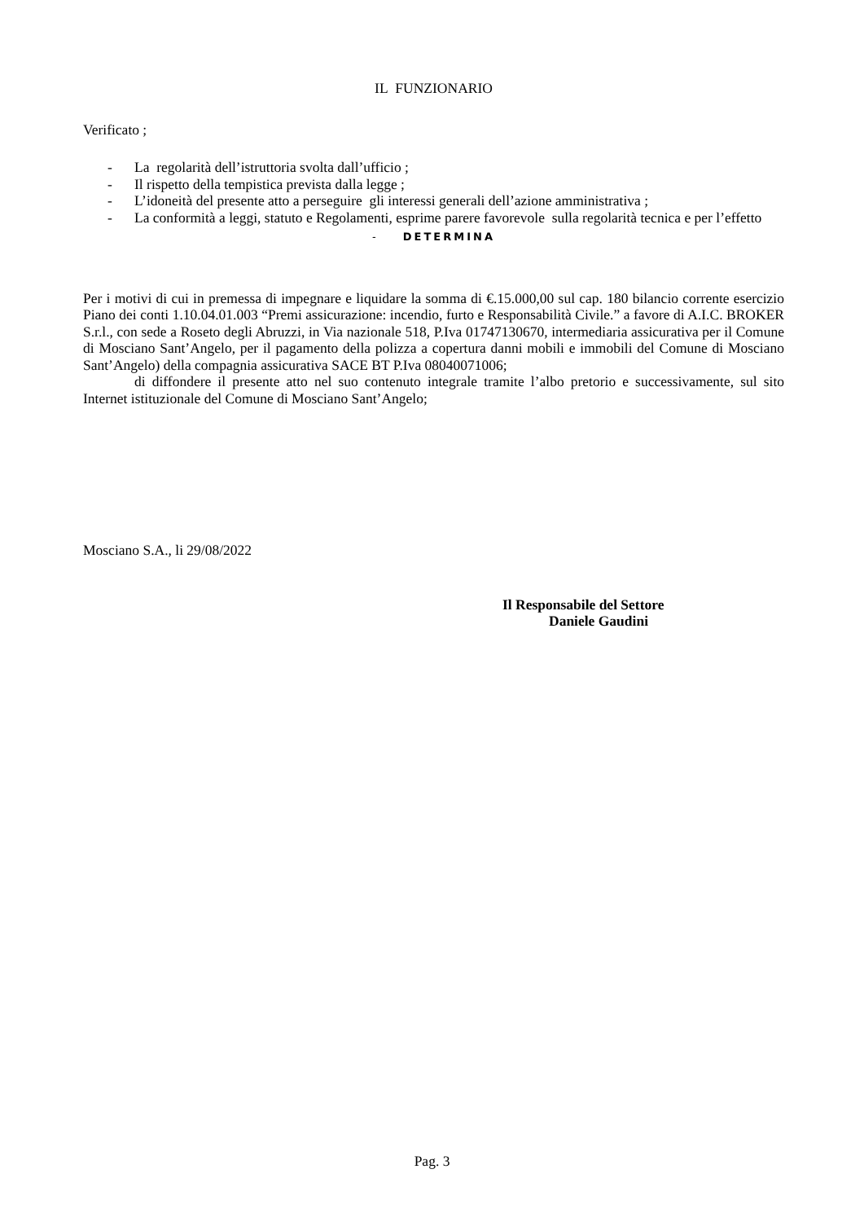IL FUNZIONARIO
Verificato ;
- La regolarità dell’istruttoria svolta dall’ufficio ;
- Il rispetto della tempistica prevista dalla legge ;
- L’idoneità del presente atto a perseguire gli interessi generali dell’azione amministrativa ;
- La conformità a leggi, statuto e Regolamenti, esprime parere favorevole sulla regolarità tecnica e per l’effetto
- DETERMINA
Per i motivi di cui in premessa di impegnare e liquidare la somma di €.15.000,00 sul cap. 180 bilancio corrente esercizio Piano dei conti 1.10.04.01.003 “Premi assicurazione: incendio, furto e Responsabilità Civile.” a favore di A.I.C. BROKER S.r.l., con sede a Roseto degli Abruzzi, in Via nazionale 518, P.Iva 01747130670, intermediaria assicurativa per il Comune di Mosciano Sant’Angelo, per il pagamento della polizza a copertura danni mobili e immobili del Comune di Mosciano Sant’Angelo) della compagnia assicurativa SACE BT P.Iva 08040071006;
di diffondere il presente atto nel suo contenuto integrale tramite l’albo pretorio e successivamente, sul sito Internet istituzionale del Comune di Mosciano Sant’Angelo;
Mosciano S.A., li 29/08/2022
Il Responsabile del Settore
Daniele Gaudini
Pag. 3